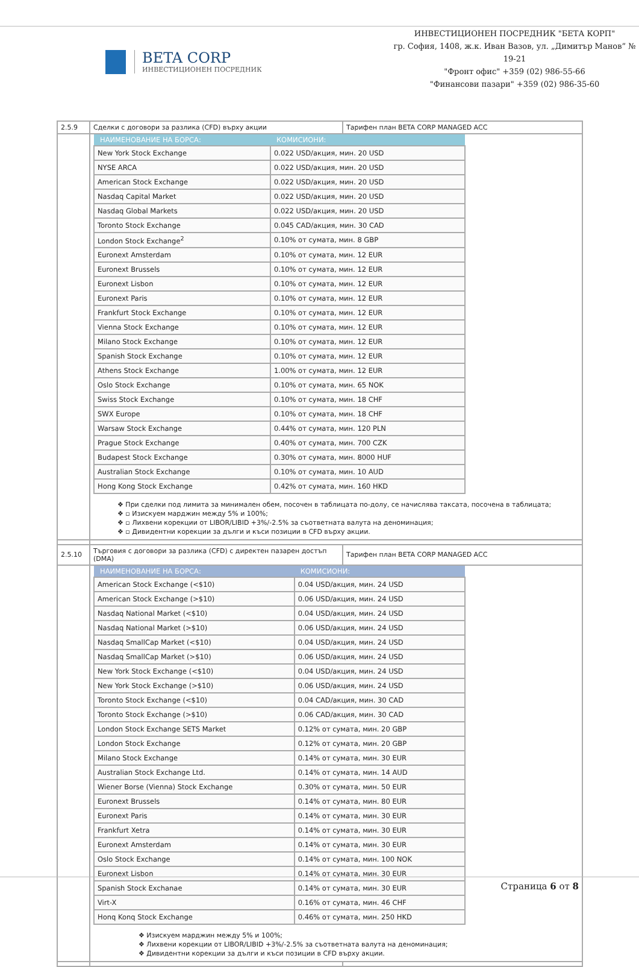BETA CORP
ИНВЕСТИЦИОНЕН ПОСРЕДНИК
ИНВЕСТИЦИОНЕН ПОСРЕДНИК "БЕТА КОРП"
гр. София, 1408, ж.к. Иван Вазов, ул. „Димитър Манов” № 19-21
"Фронт офис" +359 (02) 986-55-66
"Финансови пазари" +359 (02) 986-35-60
| 2.5.9 | Сделки с договори за разлика (CFD) върху акции | Тарифен план BETA CORP MANAGED ACC |
| | / НАИМЕНОВАНИЕ НА БОРСА: / КОМИСИОНИ: / / --- / --- / / New York Stock Exchange / 0.022 USD/акция, мин. 20 USD / / NYSE ARCA / 0.022 USD/акция, мин. 20 USD / / American Stock Exchange / 0.022 USD/акция, мин. 20 USD / / Nasdaq Capital Market / 0.022 USD/акция, мин. 20 USD / / Nasdaq Global Markets / 0.022 USD/акция, мин. 20 USD / / Toronto Stock Exchange / 0.045 CAD/акция, мин. 30 CAD / / London Stock Exchange<sup>2</sup> / 0.10% от сумата, мин. 8 GBP / / Euronext Amsterdam / 0.10% от сумата, мин. 12 EUR / / Euronext Brussels / 0.10% от сумата, мин. 12 EUR / / Euronext Lisbon / 0.10% от сумата, мин. 12 EUR / / Euronext Paris / 0.10% от сумата, мин. 12 EUR / / Frankfurt Stock Exchange / 0.10% от сумата, мин. 12 EUR / / Vienna Stock Exchange / 0.10% от сумата, мин. 12 EUR / / Milano Stock Exchange / 0.10% от сумата, мин. 12 EUR / / Spanish Stock Exchange / 0.10% от сумата, мин. 12 EUR / / Athens Stock Exchange / 1.00% от сумата, мин. 12 EUR / / Oslo Stock Exchange / 0.10% от сумата, мин. 65 NOK / / Swiss Stock Exchange / 0.10% от сумата, мин. 18 CHF / / SWX Europe / 0.10% от сумата, мин. 18 CHF / / Warsaw Stock Exchange / 0.44% от сумата, мин. 120 PLN / / Prague Stock Exchange / 0.40% от сумата, мин. 700 CZK / / Budapest Stock Exchange / 0.30% от сумата, мин. 8000 HUF / / Australian Stock Exchange / 0.10% от сумата, мин. 10 AUD / / Hong Kong Stock Exchange / 0.42% от сумата, мин. 160 HKD / ❖ При сделки под лимита за минимален обем, посочен в таблицата по-долу, се начислява таксата, посочена в таблицата; ❖ ▫ Изискуем марджин между 5% и 100%; ❖ ▫ Лихвени корекции от LIBOR/LIBID +3%/-2.5% за съответната валута на деноминация; ❖ ▫ Дивидентни корекции за дълги и къси позиции в CFD върху акции. | |
| 2.5.10 | Търговия с договори за разлика (CFD) с директен пазарен достъп (DMA) | Тарифен план BETA CORP MANAGED ACC |
| | / НАИМЕНОВАНИЕ НА БОРСА: / КОМИСИОНИ: / / --- / --- / / American Stock Exchange (<$10) / 0.04 USD/акция, мин. 24 USD / / American Stock Exchange (>$10) / 0.06 USD/акция, мин. 24 USD / / Nasdaq National Market (<$10) / 0.04 USD/акция, мин. 24 USD / / Nasdaq National Market (>$10) / 0.06 USD/акция, мин. 24 USD / / Nasdaq SmallCap Market (<$10) / 0.04 USD/акция, мин. 24 USD / / Nasdaq SmallCap Market (>$10) / 0.06 USD/акция, мин. 24 USD / / New York Stock Exchange (<$10) / 0.04 USD/акция, мин. 24 USD / / New York Stock Exchange (>$10) / 0.06 USD/акция, мин. 24 USD / / Toronto Stock Exchange (<$10) / 0.04 CAD/акция, мин. 30 CAD / / Toronto Stock Exchange (>$10) / 0.06 CAD/акция, мин. 30 CAD / / London Stock Exchange SETS Market / 0.12% от сумата, мин. 20 GBP / / London Stock Exchange / 0.12% от сумата, мин. 20 GBP / / Milano Stock Exchange / 0.14% от сумата, мин. 30 EUR / / Australian Stock Exchange Ltd. / 0.14% от сумата, мин. 14 AUD / / Wiener Borse (Vienna) Stock Exchange / 0.30% от сумата, мин. 50 EUR / / Euronext Brussels / 0.14% от сумата, мин. 80 EUR / / Euronext Paris / 0.14% от сумата, мин. 30 EUR / / Frankfurt Xetra / 0.14% от сумата, мин. 30 EUR / / Euronext Amsterdam / 0.14% от сумата, мин. 30 EUR / / Oslo Stock Exchange / 0.14% от сумата, мин. 100 NOK / / Euronext Lisbon / 0.14% от сумата, мин. 30 EUR / / Spanish Stock Exchanae / 0.14% от сумата, мин. 30 EUR / / Virt-X / 0.16% от сумата, мин. 46 CHF / / Honq Konq Stock Exchange / 0.46% от сумата, мин. 250 HKD / ❖ Изискуем марджин между 5% и 100%; ❖ Лихвени корекции от LIBOR/LIBID +3%/-2.5% за съответната валута на деноминация; ❖ Дивидентни корекции за дълги и къси позиции в CFD върху акции. | |
Страница 6 от 8